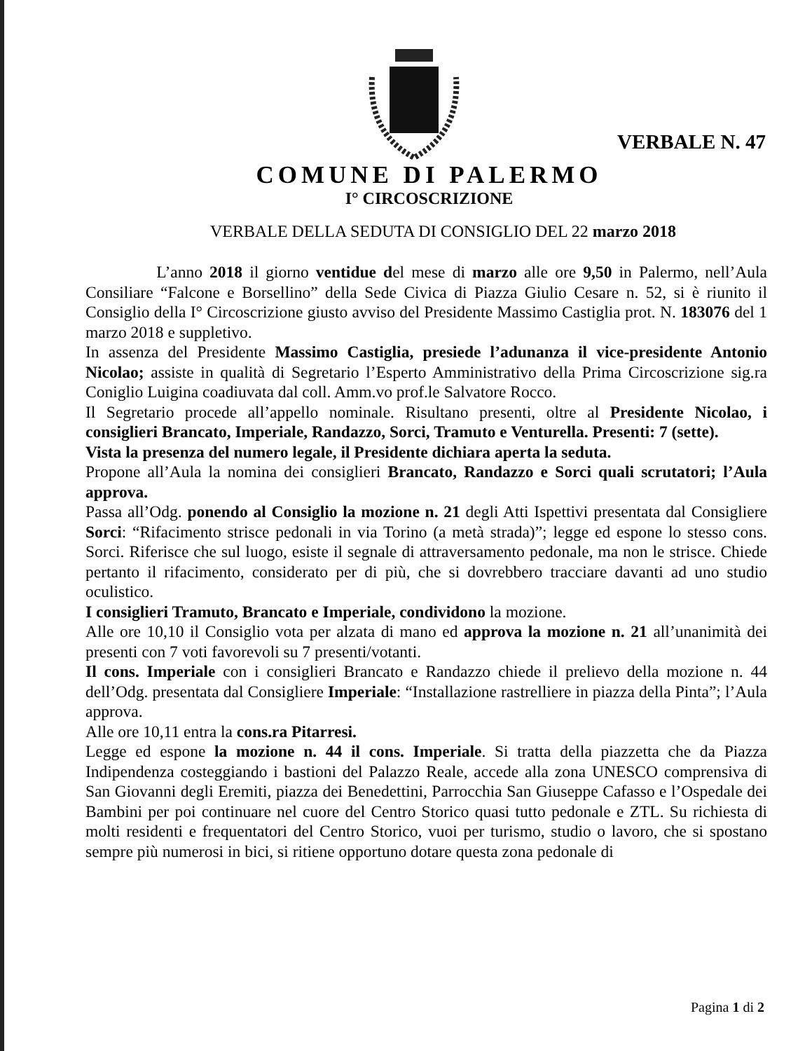VERBALE N. 47
COMUNE DI PALERMO
I° CIRCOSCRIZIONE
VERBALE DELLA SEDUTA DI CONSIGLIO DEL 22 marzo 2018
L’anno 2018 il giorno ventidue del mese di marzo alle ore 9,50 in Palermo, nell’Aula Consiliare “Falcone e Borsellino” della Sede Civica di Piazza Giulio Cesare n. 52, si è riunito il Consiglio della I° Circoscrizione giusto avviso del Presidente Massimo Castiglia prot. N. 183076 del 1 marzo 2018 e suppletivo.
In assenza del Presidente Massimo Castiglia, presiede l’adunanza il vice-presidente Antonio Nicolao; assiste in qualità di Segretario l’Esperto Amministrativo della Prima Circoscrizione sig.ra Coniglio Luigina coadiuvata dal coll. Amm.vo prof.le Salvatore Rocco.
Il Segretario procede all’appello nominale. Risultano presenti, oltre al Presidente Nicolao, i consiglieri Brancato, Imperiale, Randazzo, Sorci, Tramuto e Venturella. Presenti: 7 (sette).
Vista la presenza del numero legale, il Presidente dichiara aperta la seduta.
Propone all’Aula la nomina dei consiglieri Brancato, Randazzo e Sorci quali scrutatori; l’Aula approva.
Passa all’Odg. ponendo al Consiglio la mozione n. 21 degli Atti Ispettivi presentata dal Consigliere Sorci: “Rifacimento strisce pedonali in via Torino (a metà strada)”; legge ed espone lo stesso cons. Sorci. Riferisce che sul luogo, esiste il segnale di attraversamento pedonale, ma non le strisce. Chiede pertanto il rifacimento, considerato per di più, che si dovrebbero tracciare davanti ad uno studio oculistico.
I consiglieri Tramuto, Brancato e Imperiale, condividono la mozione.
Alle ore 10,10 il Consiglio vota per alzata di mano ed approva la mozione n. 21 all’unanimità dei presenti con 7 voti favorevoli su 7 presenti/votanti.
Il cons. Imperiale con i consiglieri Brancato e Randazzo chiede il prelievo della mozione n. 44 dell’Odg. presentata dal Consigliere Imperiale: “Installazione rastrelliere in piazza della Pinta”; l’Aula approva.
Alle ore 10,11 entra la cons.ra Pitarresi.
Legge ed espone la mozione n. 44 il cons. Imperiale. Si tratta della piazzetta che da Piazza Indipendenza costeggiando i bastioni del Palazzo Reale, accede alla zona UNESCO comprensiva di San Giovanni degli Eremiti, piazza dei Benedettini, Parrocchia San Giuseppe Cafasso e l’Ospedale dei Bambini per poi continuare nel cuore del Centro Storico quasi tutto pedonale e ZTL. Su richiesta di molti residenti e frequentatori del Centro Storico, vuoi per turismo, studio o lavoro, che si spostano sempre più numerosi in bici, si ritiene opportuno dotare questa zona pedonale di
Pagina 1 di 2